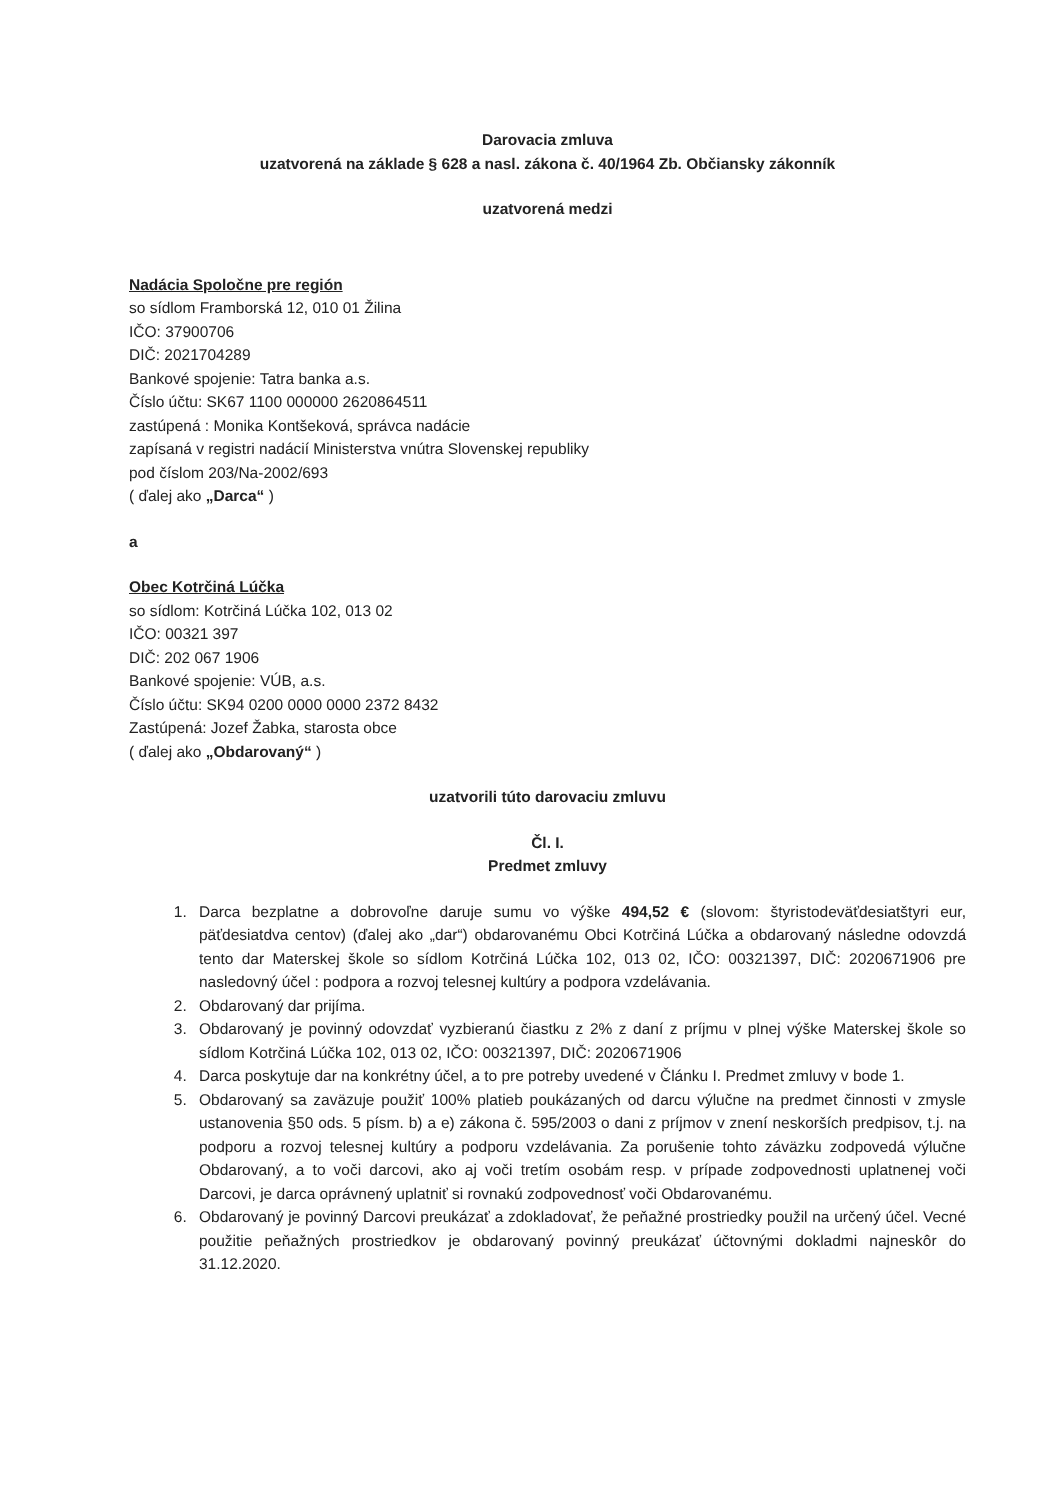Darovacia zmluva
uzatvorená na základe § 628 a nasl. zákona č. 40/1964 Zb. Občiansky zákonník
uzatvorená medzi
Nadácia Spoločne pre región
so sídlom Framborská 12, 010 01 Žilina
IČO: 37900706
DIČ: 2021704289
Bankové spojenie: Tatra banka a.s.
Číslo účtu: SK67 1100 000000 2620864511
zastúpená : Monika Kontšeková, správca nadácie
zapísaná v registri nadácií Ministerstva vnútra Slovenskej republiky
pod číslom 203/Na-2002/693
( ďalej ako „Darca“ )
a
Obec Kotrčiná Lúčka
so sídlom: Kotrčiná Lúčka 102, 013 02
IČO: 00321 397
DIČ: 202 067 1906
Bankové spojenie: VÚB, a.s.
Číslo účtu: SK94 0200 0000 0000 2372 8432
Zastúpená: Jozef Žabka, starosta obce
( ďalej ako „Obdarovaný“ )
uzatvorili túto darovaciu zmluvu
Čl. I.
Predmet zmluvy
1. Darca bezplatne a dobrovoľne daruje sumu vo výške 494,52 € (slovom: štyristodeväťdesiatštyri eur, päťdesiatdva centov) (ďalej ako „dar“) obdarovanému Obci Kotrčiná Lúčka a obdarovaný následne odovzdá tento dar Materskej škole so sídlom Kotrčiná Lúčka 102, 013 02, IČO: 00321397, DIČ: 2020671906 pre nasledovný účel : podpora a rozvoj telesnej kultúry a podpora vzdelávania.
2. Obdarovaný dar prijíma.
3. Obdarovaný je povinný odovzdať vyzbieranú čiastku z 2% z daní z príjmu v plnej výške Materskej škole so sídlom Kotrčiná Lúčka 102, 013 02, IČO: 00321397, DIČ: 2020671906
4. Darca poskytuje dar na konkrétny účel, a to pre potreby uvedené v Článku I. Predmet zmluvy v bode 1.
5. Obdarovaný sa zaväzuje použiť 100% platieb poukázaných od darcu výlučne na predmet činnosti v zmysle ustanovenia §50 ods. 5 písm. b) a e) zákona č. 595/2003 o dani z príjmov v znení neskorších predpisov, t.j. na podporu a rozvoj telesnej kultúry a podporu vzdelávania. Za porušenie tohto záväzku zodpovedá výlučne Obdarovaný, a to voči darcovi, ako aj voči tretím osobám resp. v prípade zodpovednosti uplatnenej voči Darcovi, je darca oprávnený uplatniť si rovnakú zodpovednosť voči Obdarovanému.
6. Obdarovaný je povinný Darcovi preukázať a zdokladovať, že peňažné prostriedky použil na určený účel. Vecné použitie peňažných prostriedkov je obdarovaný povinný preukázať účtovnými dokladmi najneskôr do 31.12.2020.